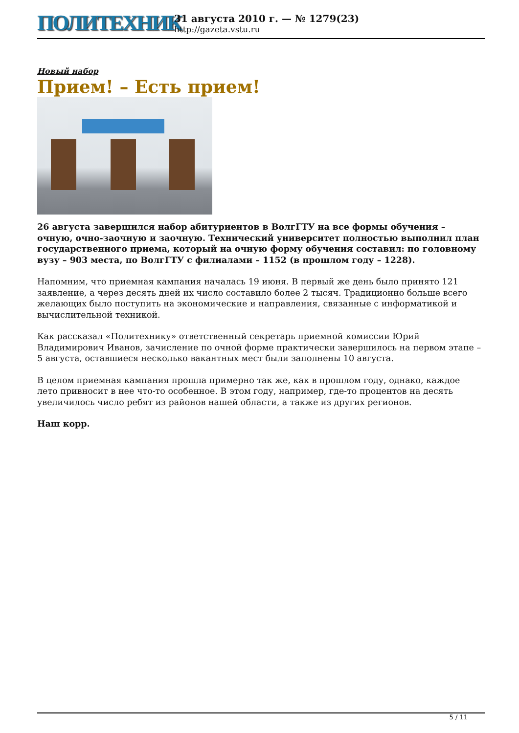ПОЛИТЕХНИК
31 августа 2010 г. — № 1279(23)
http://gazeta.vstu.ru
Новый набор
Прием! – Есть прием!
26 августа завершился набор абитуриентов в ВолгГТУ на все формы обучения – очную, очно-заочную и заочную. Технический университет полностью выполнил план государственного приема, который на очную форму обучения составил: по головному вузу – 903 места, по ВолгГТУ с филиалами – 1152 (в прошлом году – 1228).
Напомним, что приемная кампания началась 19 июня. В первый же день было принято 121 заявление, а через десять дней их число составило более 2 тысяч. Традиционно больше всего желающих было поступить на экономические и направления, связанные с информатикой и вычислительной техникой.
Как рассказал «Политехнику» ответственный секретарь приемной комиссии Юрий Владимирович Иванов, зачисление по очной форме практически завершилось на первом этапе – 5 августа, оставшиеся несколько вакантных мест были заполнены 10 августа.
В целом приемная кампания прошла примерно так же, как в прошлом году, однако, каждое лето привносит в нее что-то особенное. В этом году, например, где-то процентов на десять увеличилось число ребят из районов нашей области, а также из других регионов.
Наш корр.
5 / 11